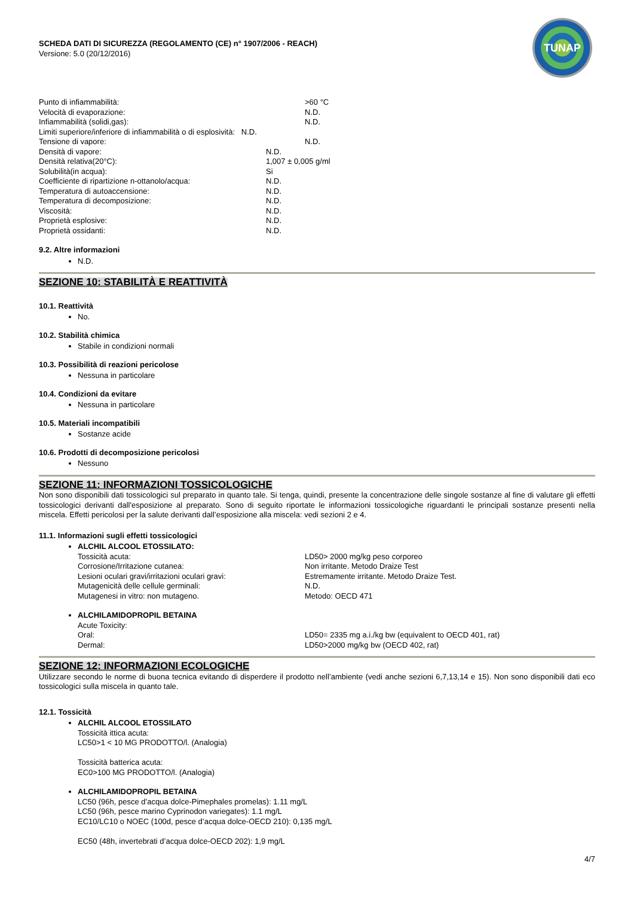SCHEDA DATI DI SICUREZZA (REGOLAMENTO (CE) n° 1907/2006 - REACH)
Versione: 5.0 (20/12/2016)
TUNAP
| Punto di infiammabilità: | >60 °C |
| Velocità di evaporazione: | N.D. |
| Infiammabilità (solidi,gas): | N.D. |
| Limiti superiore/inferiore di infiammabilità o di esplosività: N.D. | |
| Tensione di vapore: | N.D. |
| Densità di vapore: | N.D. |
| Densità relativa(20°C): | 1,007 ± 0,005 g/ml |
| Solubilità(in acqua): | Si |
| Coefficiente di ripartizione n-ottanolo/acqua: | N.D. |
| Temperatura di autoaccensione: | N.D. |
| Temperatura di decomposizione: | N.D. |
| Viscosità: | N.D. |
| Proprietà esplosive: | N.D. |
| Proprietà ossidanti: | N.D. |
9.2. Altre informazioni
N.D.
SEZIONE 10: STABILITÀ E REATTIVITÀ
10.1. Reattività
No.
10.2. Stabilità chimica
Stabile in condizioni normali
10.3. Possibilità di reazioni pericolose
Nessuna in particolare
10.4. Condizioni da evitare
Nessuna in particolare
10.5. Materiali incompatibili
Sostanze acide
10.6. Prodotti di decomposizione pericolosi
Nessuno
SEZIONE 11: INFORMAZIONI TOSSICOLOGICHE
Non sono disponibili dati tossicologici sul preparato in quanto tale. Si tenga, quindi, presente la concentrazione delle singole sostanze al fine di valutare gli effetti tossicologici derivanti dall'esposizione al preparato. Sono di seguito riportate le informazioni tossicologiche riguardanti le principali sostanze presenti nella miscela. Effetti pericolosi per la salute derivanti dall’esposizione alla miscela: vedi sezioni 2 e 4.
11.1. Informazioni sugli effetti tossicologici
ALCHIL ALCOOL ETOSSILATO:
| Tossicità acuta: | LD50> 2000 mg/kg peso corporeo |
| Corrosione/Irritazione cutanea: | Non irritante. Metodo Draize Test |
| Lesioni oculari gravi/irritazioni oculari gravi: | Estremamente irritante. Metodo Draize Test. |
| Mutagenicità delle cellule germinali: | N.D. |
| Mutagenesi in vitro: non mutageno. | Metodo: OECD 471 |
ALCHILAMIDOPROPIL BETAINA
| Acute Toxicity: | |
| Oral: | LD50= 2335 mg a.i./kg bw (equivalent to OECD 401, rat) |
| Dermal: | LD50>2000 mg/kg bw (OECD 402, rat) |
SEZIONE 12: INFORMAZIONI ECOLOGICHE
Utilizzare secondo le norme di buona tecnica evitando di disperdere il prodotto nell’ambiente (vedi anche sezioni 6,7,13,14 e 15). Non sono disponibili dati eco tossicologici sulla miscela in quanto tale.
12.1. Tossicità
ALCHIL ALCOOL ETOSSILATO
Tossicità ittica acuta:
LC50>1 < 10 MG PRODOTTO/l. (Analogia)
Tossicità batterica acuta:
EC0>100 MG PRODOTTO/l. (Analogia)
ALCHILAMIDOPROPIL BETAINA
LC50 (96h, pesce d’acqua dolce-Pimephales promelas): 1.11 mg/L
LC50 (96h, pesce marino Cyprinodon variegates): 1.1 mg/L
EC10/LC10 o NOEC (100d, pesce d’acqua dolce-OECD 210): 0,135 mg/L
EC50 (48h, invertebrati d’acqua dolce-OECD 202): 1,9 mg/L
4/7